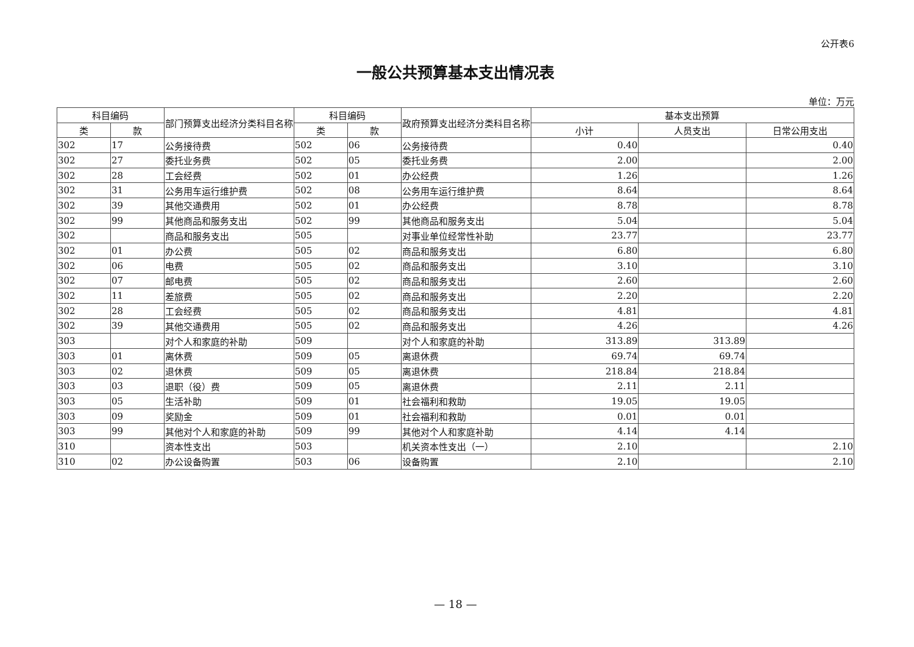公开表6
一般公共预算基本支出情况表
单位：万元
| 科目编码 | | 部门预算支出经济分类科目名称 | 科目编码 | | 政府预算支出经济分类科目名称 | 基本支出预算 | | |
| --- | --- | --- | --- | --- | --- | --- | --- | --- |
| 类 | 款 | | 类 | 款 | | 小计 | 人员支出 | 日常公用支出 |
| 302 | 17 | 公务接待费 | 502 | 06 | 公务接待费 | 0.40 | | 0.40 |
| 302 | 27 | 委托业务费 | 502 | 05 | 委托业务费 | 2.00 | | 2.00 |
| 302 | 28 | 工会经费 | 502 | 01 | 办公经费 | 1.26 | | 1.26 |
| 302 | 31 | 公务用车运行维护费 | 502 | 08 | 公务用车运行维护费 | 8.64 | | 8.64 |
| 302 | 39 | 其他交通费用 | 502 | 01 | 办公经费 | 8.78 | | 8.78 |
| 302 | 99 | 其他商品和服务支出 | 502 | 99 | 其他商品和服务支出 | 5.04 | | 5.04 |
| 302 | | 商品和服务支出 | 505 | | 对事业单位经常性补助 | 23.77 | | 23.77 |
| 302 | 01 | 办公费 | 505 | 02 | 商品和服务支出 | 6.80 | | 6.80 |
| 302 | 06 | 电费 | 505 | 02 | 商品和服务支出 | 3.10 | | 3.10 |
| 302 | 07 | 邮电费 | 505 | 02 | 商品和服务支出 | 2.60 | | 2.60 |
| 302 | 11 | 差旅费 | 505 | 02 | 商品和服务支出 | 2.20 | | 2.20 |
| 302 | 28 | 工会经费 | 505 | 02 | 商品和服务支出 | 4.81 | | 4.81 |
| 302 | 39 | 其他交通费用 | 505 | 02 | 商品和服务支出 | 4.26 | | 4.26 |
| 303 | | 对个人和家庭的补助 | 509 | | 对个人和家庭的补助 | 313.89 | 313.89 | |
| 303 | 01 | 离休费 | 509 | 05 | 离退休费 | 69.74 | 69.74 | |
| 303 | 02 | 退休费 | 509 | 05 | 离退休费 | 218.84 | 218.84 | |
| 303 | 03 | 退职（役）费 | 509 | 05 | 离退休费 | 2.11 | 2.11 | |
| 303 | 05 | 生活补助 | 509 | 01 | 社会福利和救助 | 19.05 | 19.05 | |
| 303 | 09 | 奖励金 | 509 | 01 | 社会福利和救助 | 0.01 | 0.01 | |
| 303 | 99 | 其他对个人和家庭的补助 | 509 | 99 | 其他对个人和家庭补助 | 4.14 | 4.14 | |
| 310 | | 资本性支出 | 503 | | 机关资本性支出（一） | 2.10 | | 2.10 |
| 310 | 02 | 办公设备购置 | 503 | 06 | 设备购置 | 2.10 | | 2.10 |
— 18 —